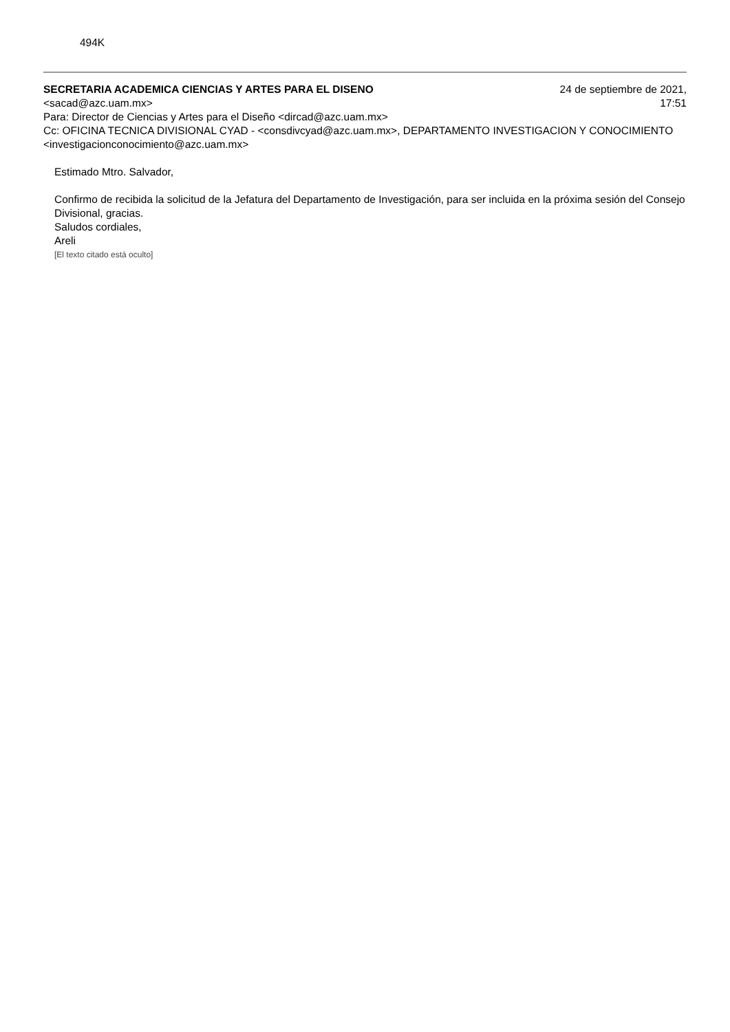494K
SECRETARIA ACADEMICA CIENCIAS Y ARTES PARA EL DISENO
<sacad@azc.uam.mx>
24 de septiembre de 2021,
17:51
Para: Director de Ciencias y Artes para el Diseño <dircad@azc.uam.mx>
Cc: OFICINA TECNICA DIVISIONAL CYAD - <consdivcyad@azc.uam.mx>, DEPARTAMENTO INVESTIGACION Y CONOCIMIENTO <investigacionconocimiento@azc.uam.mx>
Estimado Mtro. Salvador,
Confirmo de recibida la solicitud de la Jefatura del Departamento de Investigación, para ser incluida en la próxima sesión del Consejo Divisional, gracias.
Saludos cordiales,
Areli
[El texto citado está oculto]